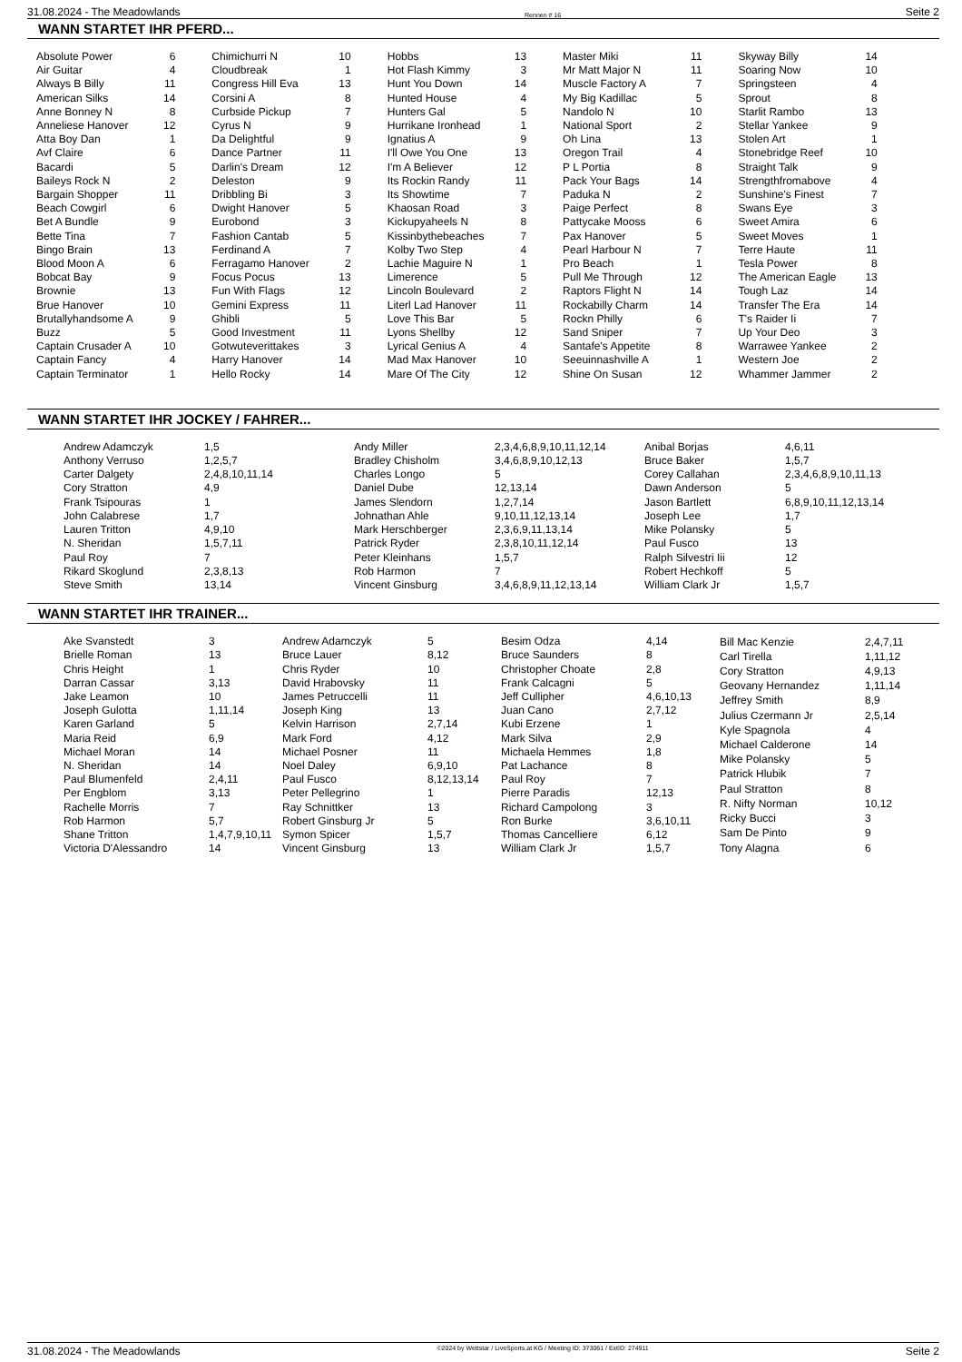31.08.2024 - The Meadowlands Rennen # 16 Seite 2
WANN STARTET IHR PFERD...
| Absolute Power | 6 |
| Air Guitar | 4 |
| Always B Billy | 11 |
| American Silks | 14 |
| Anne Bonney N | 8 |
| Anneliese Hanover | 12 |
| Atta Boy Dan | 1 |
| Avf Claire | 6 |
| Bacardi | 5 |
| Baileys Rock N | 2 |
| Bargain Shopper | 11 |
| Beach Cowgirl | 6 |
| Bet A Bundle | 9 |
| Bette Tina | 7 |
| Bingo Brain | 13 |
| Blood Moon A | 6 |
| Bobcat Bay | 9 |
| Brownie | 13 |
| Brue Hanover | 10 |
| Brutallyhandsome A | 9 |
| Buzz | 5 |
| Captain Crusader A | 10 |
| Captain Fancy | 4 |
| Captain Terminator | 1 |
| Chimichurri N | 10 |
| Cloudbreak | 1 |
| Congress Hill Eva | 13 |
| Corsini A | 8 |
| Curbside Pickup | 7 |
| Cyrus N | 9 |
| Da Delightful | 9 |
| Dance Partner | 11 |
| Darlin's Dream | 12 |
| Deleston | 9 |
| Dribbling Bi | 3 |
| Dwight Hanover | 5 |
| Eurobond | 3 |
| Fashion Cantab | 5 |
| Ferdinand A | 7 |
| Ferragamo Hanover | 2 |
| Focus Pocus | 13 |
| Fun With Flags | 12 |
| Gemini Express | 11 |
| Ghibli | 5 |
| Good Investment | 11 |
| Gotwuteverittakes | 3 |
| Harry Hanover | 14 |
| Hello Rocky | 14 |
| Hobbs | 13 |
| Hot Flash Kimmy | 3 |
| Hunt You Down | 14 |
| Hunted House | 4 |
| Hunters Gal | 5 |
| Hurrikane Ironhead | 1 |
| Ignatius A | 9 |
| I'll Owe You One | 13 |
| I'm A Believer | 12 |
| Its Rockin Randy | 11 |
| Its Showtime | 7 |
| Khaosan Road | 3 |
| Kickupyaheels N | 8 |
| Kissinbythebeaches | 7 |
| Kolby Two Step | 4 |
| Lachie Maguire N | 1 |
| Limerence | 5 |
| Lincoln Boulevard | 2 |
| Literl Lad Hanover | 11 |
| Love This Bar | 5 |
| Lyons Shellby | 12 |
| Lyrical Genius A | 4 |
| Mad Max Hanover | 10 |
| Mare Of The City | 12 |
| Master Miki | 11 |
| Mr Matt Major N | 11 |
| Muscle Factory A | 7 |
| My Big Kadillac | 5 |
| Nandolo N | 10 |
| National Sport | 2 |
| Oh Lina | 13 |
| Oregon Trail | 4 |
| P L Portia | 8 |
| Pack Your Bags | 14 |
| Paduka N | 2 |
| Paige Perfect | 8 |
| Pattycake Mooss | 6 |
| Pax Hanover | 5 |
| Pearl Harbour N | 7 |
| Pro Beach | 1 |
| Pull Me Through | 12 |
| Raptors Flight N | 14 |
| Rockabilly Charm | 14 |
| Rockn Philly | 6 |
| Sand Sniper | 7 |
| Santafe's Appetite | 8 |
| Seeuinnashville A | 1 |
| Shine On Susan | 12 |
| Skyway Billy | 14 |
| Soaring Now | 10 |
| Springsteen | 4 |
| Sprout | 8 |
| Starlit Rambo | 13 |
| Stellar Yankee | 9 |
| Stolen Art | 1 |
| Stonebridge Reef | 10 |
| Straight Talk | 9 |
| Strengthfromabove | 4 |
| Sunshine's Finest | 7 |
| Swans Eye | 3 |
| Sweet Amira | 6 |
| Sweet Moves | 1 |
| Terre Haute | 11 |
| Tesla Power | 8 |
| The American Eagle | 13 |
| Tough Laz | 14 |
| Transfer The Era | 14 |
| T's Raider Ii | 7 |
| Up Your Deo | 3 |
| Warrawee Yankee | 2 |
| Western Joe | 2 |
| Whammer Jammer | 2 |
WANN STARTET IHR JOCKEY / FAHRER...
| Andrew Adamczyk | 1,5 |
| Anthony Verruso | 1,2,5,7 |
| Carter Dalgety | 2,4,8,10,11,14 |
| Cory Stratton | 4,9 |
| Frank Tsipouras | 1 |
| John Calabrese | 1,7 |
| Lauren Tritton | 4,9,10 |
| N. Sheridan | 1,5,7,11 |
| Paul Roy | 7 |
| Rikard Skoglund | 2,3,8,13 |
| Steve Smith | 13,14 |
| Andy Miller | 2,3,4,6,8,9,10,11,12,14 |
| Bradley Chisholm | 3,4,6,8,9,10,12,13 |
| Charles Longo | 5 |
| Daniel Dube | 12,13,14 |
| James Slendorn | 1,2,7,14 |
| Johnathan Ahle | 9,10,11,12,13,14 |
| Mark Herschberger | 2,3,6,9,11,13,14 |
| Patrick Ryder | 2,3,8,10,11,12,14 |
| Peter Kleinhans | 1,5,7 |
| Rob Harmon | 7 |
| Vincent Ginsburg | 3,4,6,8,9,11,12,13,14 |
| Anibal Borjas | 4,6,11 |
| Bruce Baker | 1,5,7 |
| Corey Callahan | 2,3,4,6,8,9,10,11,13 |
| Dawn Anderson | 5 |
| Jason Bartlett | 6,8,9,10,11,12,13,14 |
| Joseph Lee | 1,7 |
| Mike Polansky | 5 |
| Paul Fusco | 13 |
| Ralph Silvestri Iii | 12 |
| Robert Hechkoff | 5 |
| William Clark Jr | 1,5,7 |
WANN STARTET IHR TRAINER...
| Ake Svanstedt | 3 |
| Brielle Roman | 13 |
| Chris Height | 1 |
| Darran Cassar | 3,13 |
| Jake Leamon | 10 |
| Joseph Gulotta | 1,11,14 |
| Karen Garland | 5 |
| Maria Reid | 6,9 |
| Michael Moran | 14 |
| N. Sheridan | 14 |
| Paul Blumenfeld | 2,4,11 |
| Per Engblom | 3,13 |
| Rachelle Morris | 7 |
| Rob Harmon | 5,7 |
| Shane Tritton | 1,4,7,9,10,11 |
| Victoria D'Alessandro | 14 |
| Andrew Adamczyk | 5 |
| Bruce Lauer | 8,12 |
| Chris Ryder | 10 |
| David Hrabovsky | 11 |
| James Petruccelli | 11 |
| Joseph King | 13 |
| Kelvin Harrison | 2,7,14 |
| Mark Ford | 4,12 |
| Michael Posner | 11 |
| Noel Daley | 6,9,10 |
| Paul Fusco | 8,12,13,14 |
| Peter Pellegrino | 1 |
| Ray Schnittker | 13 |
| Robert Ginsburg Jr | 5 |
| Symon Spicer | 1,5,7 |
| Vincent Ginsburg | 13 |
| Besim Odza | 4,14 |
| Bruce Saunders | 8 |
| Christopher Choate | 2,8 |
| Frank Calcagni | 5 |
| Jeff Cullipher | 4,6,10,13 |
| Juan Cano | 2,7,12 |
| Kubi Erzene | 1 |
| Mark Silva | 2,9 |
| Michaela Hemmes | 1,8 |
| Pat Lachance | 8 |
| Paul Roy | 7 |
| Pierre Paradis | 12,13 |
| Richard Campolong | 3 |
| Ron Burke | 3,6,10,11 |
| Thomas Cancelliere | 6,12 |
| William Clark Jr | 1,5,7 |
| Bill Mac Kenzie | 2,4,7,11 |
| Carl Tirella | 1,11,12 |
| Cory Stratton | 4,9,13 |
| Geovany Hernandez | 1,11,14 |
| Jeffrey Smith | 8,9 |
| Julius Czermann Jr | 2,5,14 |
| Kyle Spagnola | 4 |
| Michael Calderone | 14 |
| Mike Polansky | 5 |
| Patrick Hlubik | 7 |
| Paul Stratton | 8 |
| R. Nifty Norman | 10,12 |
| Ricky Bucci | 3 |
| Sam De Pinto | 9 |
| Tony Alagna | 6 |
31.08.2024 - The Meadowlands ©2024 by Wettstar / LiveSports.at KG / Meeting ID: 373061 / ExtID: 274911 Seite 2